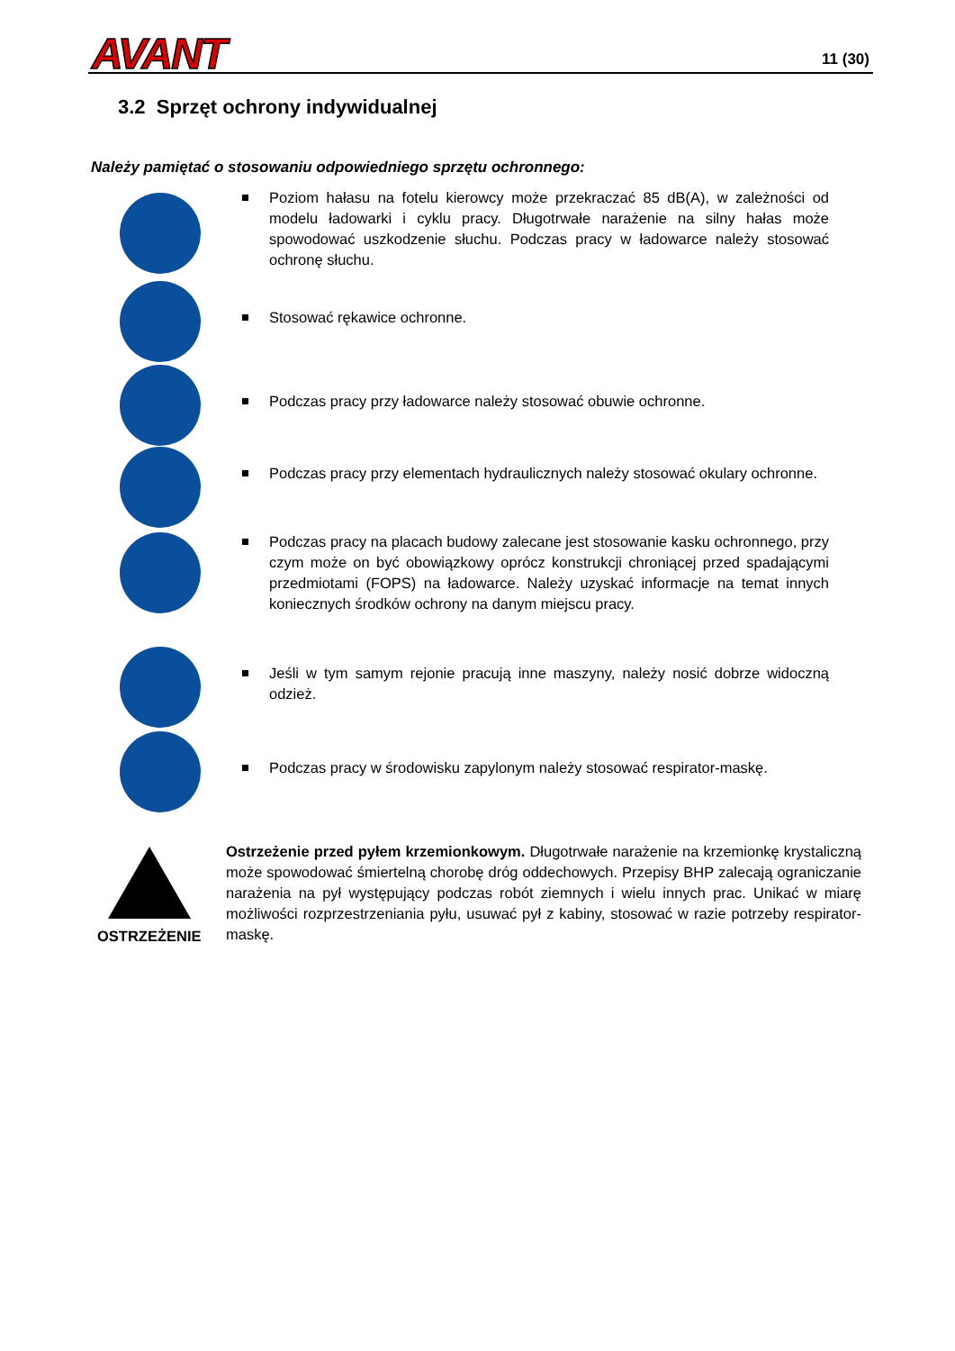AVANT 11 (30)
3.2 Sprzęt ochrony indywidualnej
Należy pamiętać o stosowaniu odpowiedniego sprzętu ochronnego:
Poziom hałasu na fotelu kierowcy może przekraczać 85 dB(A), w zależności od modelu ładowarki i cyklu pracy. Długotrwałe narażenie na silny hałas może spowodować uszkodzenie słuchu. Podczas pracy w ładowarce należy stosować ochronę słuchu.
Stosować rękawice ochronne.
Podczas pracy przy ładowarce należy stosować obuwie ochronne.
Podczas pracy przy elementach hydraulicznych należy stosować okulary ochronne.
Podczas pracy na placach budowy zalecane jest stosowanie kasku ochronnego, przy czym może on być obowiązkowy oprócz konstrukcji chroniącej przed spadającymi przedmiotami (FOPS) na ładowarce. Należy uzyskać informacje na temat innych koniecznych środków ochrony na danym miejscu pracy.
Jeśli w tym samym rejonie pracują inne maszyny, należy nosić dobrze widoczną odzież.
Podczas pracy w środowisku zapylonym należy stosować respirator-maskę.
OSTRZEŻENIE
Ostrzeżenie przed pyłem krzemionkowym. Długotrwałe narażenie na krzemionkę krystaliczną może spowodować śmiertelną chorobę dróg oddechowych. Przepisy BHP zalecają ograniczanie narażenia na pył występujący podczas robót ziemnych i wielu innych prac. Unikać w miarę możliwości rozprzestrzeniania pyłu, usuwać pył z kabiny, stosować w razie potrzeby respirator-maskę.